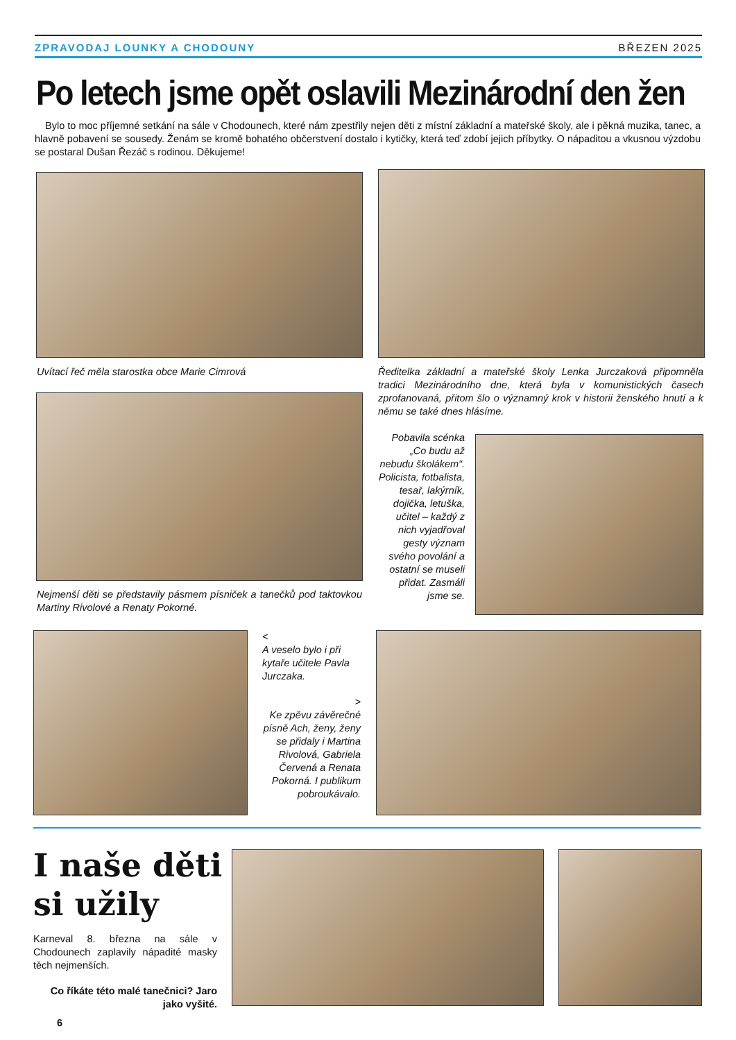ZPRAVODAJ LOUNKY A CHODOUNY BŘEZEN 2025
Po letech jsme opět oslavili Mezinárodní den žen
Bylo to moc příjemné setkání na sále v Chodounech, které nám zpestřily nejen děti z místní základní a mateřské školy, ale i pěkná muzika, tanec, a hlavně pobavení se sousedy. Ženám se kromě bohatého občerstvení dostalo i kytičky, která teď zdobí jejich příbytky. O nápaditou a vkusnou výzdobu se postaral Dušan Řezáč s rodinou. Děkujeme!
Uvítací řeč měla starostka obce Marie Cimrová
Ředitelka základní a mateřské školy Lenka Jurczaková připomněla tradici Mezinárodního dne, která byla v komunistických časech zprofanovaná, přitom šlo o významný krok v historii ženského hnutí a k němu se také dnes hlásíme.
Nejmenší děti se představily pásmem písniček a tanečků pod taktovkou Martiny Rivolové a Renaty Pokorné.
Pobavila scénka „Co budu až nebudu školákem“. Policista, fotbalista, tesař, lakýrník, dojička, letuška, učitel – každý z nich vyjadřoval gesty význam svého povolání a ostatní se museli přidat. Zasmáli jsme se.
<
A veselo bylo i při kytaře učitele Pavla Jurczaka.
>
Ke zpěvu závěrečné písně Ach, ženy, ženy se přidaly i Martina Rivolová, Gabriela Červená a Renata Pokorná. I publikum pobroukávalo.
I naše děti
si užily
Karneval 8. března na sále v Chodounech zaplavily nápadité masky těch nejmenších.
Co říkáte této malé tanečnici? Jaro jako vyšité.
6